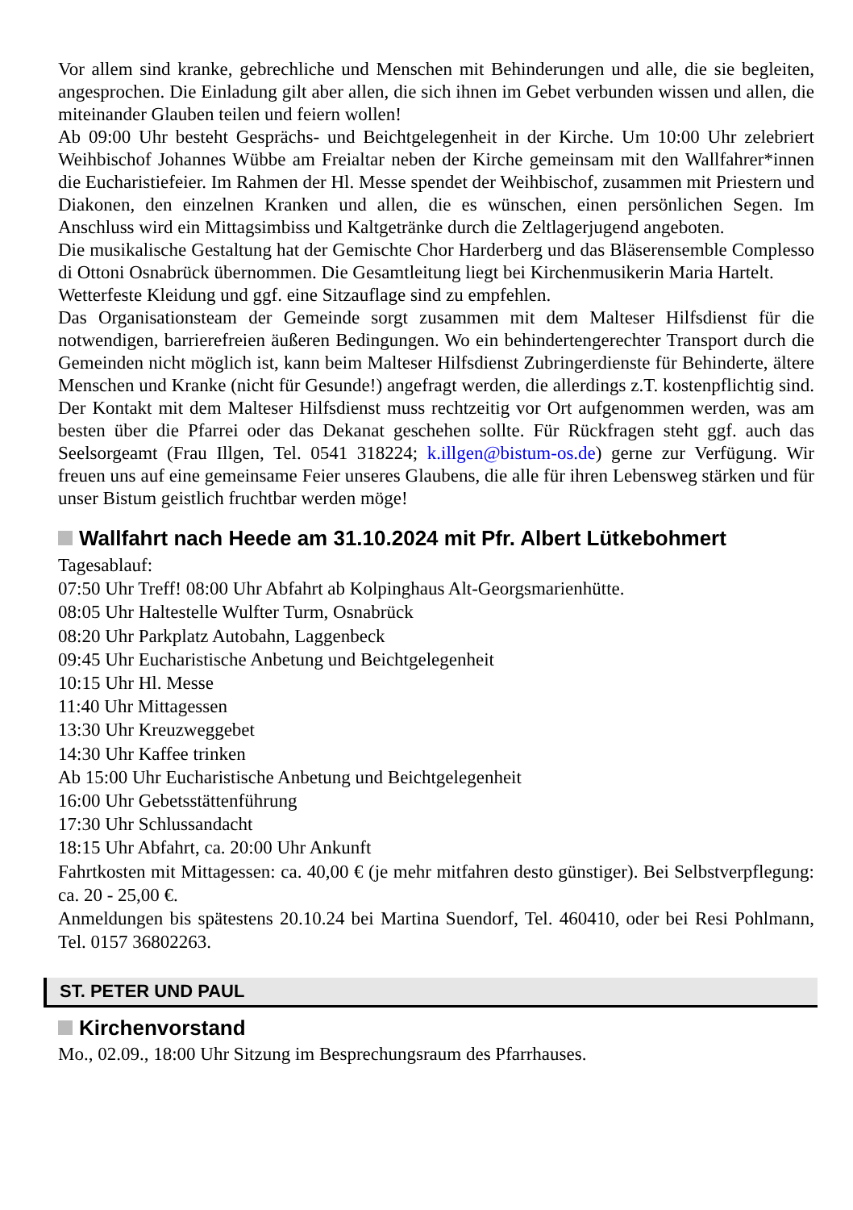Vor allem sind kranke, gebrechliche und Menschen mit Behinderungen und alle, die sie begleiten, angesprochen. Die Einladung gilt aber allen, die sich ihnen im Gebet verbunden wissen und allen, die miteinander Glauben teilen und feiern wollen!
Ab 09:00 Uhr besteht Gesprächs- und Beichtgelegenheit in der Kirche. Um 10:00 Uhr zelebriert Weihbischof Johannes Wübbe am Freialtar neben der Kirche gemeinsam mit den Wallfahrer*innen die Eucharistiefeier. Im Rahmen der Hl. Messe spendet der Weihbischof, zusammen mit Priestern und Diakonen, den einzelnen Kranken und allen, die es wünschen, einen persönlichen Segen. Im Anschluss wird ein Mittagsimbiss und Kaltgetränke durch die Zeltlagerjugend angeboten.
Die musikalische Gestaltung hat der Gemischte Chor Harderberg und das Bläserensemble Complesso di Ottoni Osnabrück übernommen. Die Gesamtleitung liegt bei Kirchenmusikerin Maria Hartelt.
Wetterfeste Kleidung und ggf. eine Sitzauflage sind zu empfehlen.
Das Organisationsteam der Gemeinde sorgt zusammen mit dem Malteser Hilfsdienst für die notwendigen, barrierefreien äußeren Bedingungen. Wo ein behindertengerechter Transport durch die Gemeinden nicht möglich ist, kann beim Malteser Hilfsdienst Zubringerdienste für Behinderte, ältere Menschen und Kranke (nicht für Gesunde!) angefragt werden, die allerdings z.T. kostenpflichtig sind. Der Kontakt mit dem Malteser Hilfsdienst muss rechtzeitig vor Ort aufgenommen werden, was am besten über die Pfarrei oder das Dekanat geschehen sollte. Für Rückfragen steht ggf. auch das Seelsorgeamt (Frau Illgen, Tel. 0541 318224; k.illgen@bistum-os.de) gerne zur Verfügung. Wir freuen uns auf eine gemeinsame Feier unseres Glaubens, die alle für ihren Lebensweg stärken und für unser Bistum geistlich fruchtbar werden möge!
Wallfahrt nach Heede am 31.10.2024 mit Pfr. Albert Lütkebohmert
Tagesablauf:
07:50 Uhr Treff! 08:00 Uhr Abfahrt ab Kolpinghaus Alt-Georgsmarienhütte.
08:05 Uhr Haltestelle Wulfter Turm, Osnabrück
08:20 Uhr Parkplatz Autobahn, Laggenbeck
09:45 Uhr Eucharistische Anbetung und Beichtgelegenheit
10:15 Uhr Hl. Messe
11:40 Uhr Mittagessen
13:30 Uhr Kreuzweggebet
14:30 Uhr Kaffee trinken
Ab 15:00 Uhr Eucharistische Anbetung und Beichtgelegenheit
16:00 Uhr Gebetsstättenführung
17:30 Uhr Schlussandacht
18:15 Uhr Abfahrt, ca. 20:00 Uhr Ankunft
Fahrtkosten mit Mittagessen: ca. 40,00 € (je mehr mitfahren desto günstiger). Bei Selbstverpflegung: ca. 20 - 25,00 €.
Anmeldungen bis spätestens 20.10.24 bei Martina Suendorf, Tel. 460410, oder bei Resi Pohlmann, Tel. 0157 36802263.
ST. PETER UND PAUL
Kirchenvorstand
Mo., 02.09., 18:00 Uhr Sitzung im Besprechungsraum des Pfarrhauses.